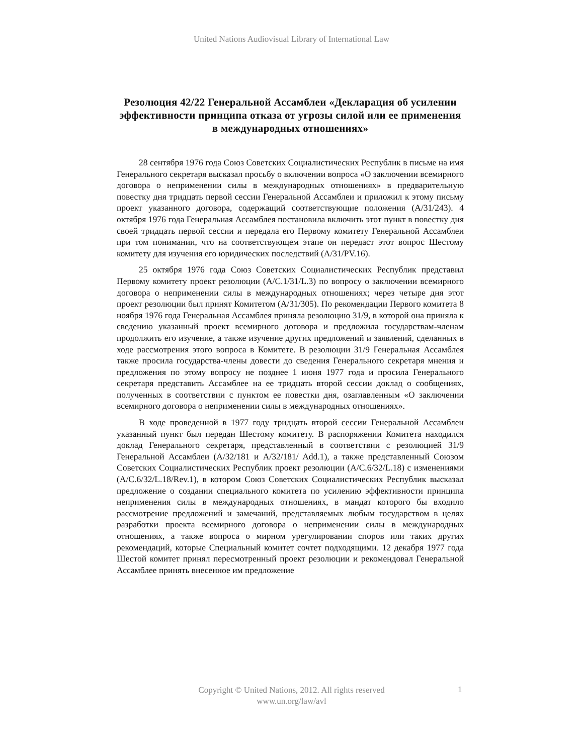United Nations Audiovisual Library of International Law
Резолюция 42/22 Генеральной Ассамблеи «Декларация об усилении эффективности принципа отказа от угрозы силой или ее применения в международных отношениях»
28 сентября 1976 года Союз Советских Социалистических Республик в письме на имя Генерального секретаря высказал просьбу о включении вопроса «О заключении всемирного договора о неприменении силы в международных отношениях» в предварительную повестку дня тридцать первой сессии Генеральной Ассамблеи и приложил к этому письму проект указанного договора, содержащий соответствующие положения (A/31/243). 4 октября 1976 года Генеральная Ассамблея постановила включить этот пункт в повестку дня своей тридцать первой сессии и передала его Первому комитету Генеральной Ассамблеи при том понимании, что на соответствующем этапе он передаст этот вопрос Шестому комитету для изучения его юридических последствий (A/31/PV.16).
25 октября 1976 года Союз Советских Социалистических Республик представил Первому комитету проект резолюции (A/C.1/31/L.3) по вопросу о заключении всемирного договора о неприменении силы в международных отношениях; через четыре дня этот проект резолюции был принят Комитетом (A/31/305). По рекомендации Первого комитета 8 ноября 1976 года Генеральная Ассамблея приняла резолюцию 31/9, в которой она приняла к сведению указанный проект всемирного договора и предложила государствам-членам продолжить его изучение, а также изучение других предложений и заявлений, сделанных в ходе рассмотрения этого вопроса в Комитете. В резолюции 31/9 Генеральная Ассамблея также просила государства-члены довести до сведения Генерального секретаря мнения и предложения по этому вопросу не позднее 1 июня 1977 года и просила Генерального секретаря представить Ассамблее на ее тридцать второй сессии доклад о сообщениях, полученных в соответствии с пунктом ее повестки дня, озаглавленным «О заключении всемирного договора о неприменении силы в международных отношениях».
В ходе проведенной в 1977 году тридцать второй сессии Генеральной Ассамблеи указанный пункт был передан Шестому комитету. В распоряжении Комитета находился доклад Генерального секретаря, представленный в соответствии с резолюцией 31/9 Генеральной Ассамблеи (A/32/181 и A/32/181/ Add.1), а также представленный Союзом Советских Социалистических Республик проект резолюции (A/C.6/32/L.18) с изменениями (A/C.6/32/L.18/Rev.1), в котором Союз Советских Социалистических Республик высказал предложение о создании специального комитета по усилению эффективности принципа неприменения силы в международных отношениях, в мандат которого бы входило рассмотрение предложений и замечаний, представляемых любым государством в целях разработки проекта всемирного договора о неприменении силы в международных отношениях, а также вопроса о мирном урегулировании споров или таких других рекомендаций, которые Специальный комитет сочтет подходящими. 12 декабря 1977 года Шестой комитет принял пересмотренный проект резолюции и рекомендовал Генеральной Ассамблее принять внесенное им предложение
Copyright © United Nations, 2012. All rights reserved
www.un.org/law/avl
1